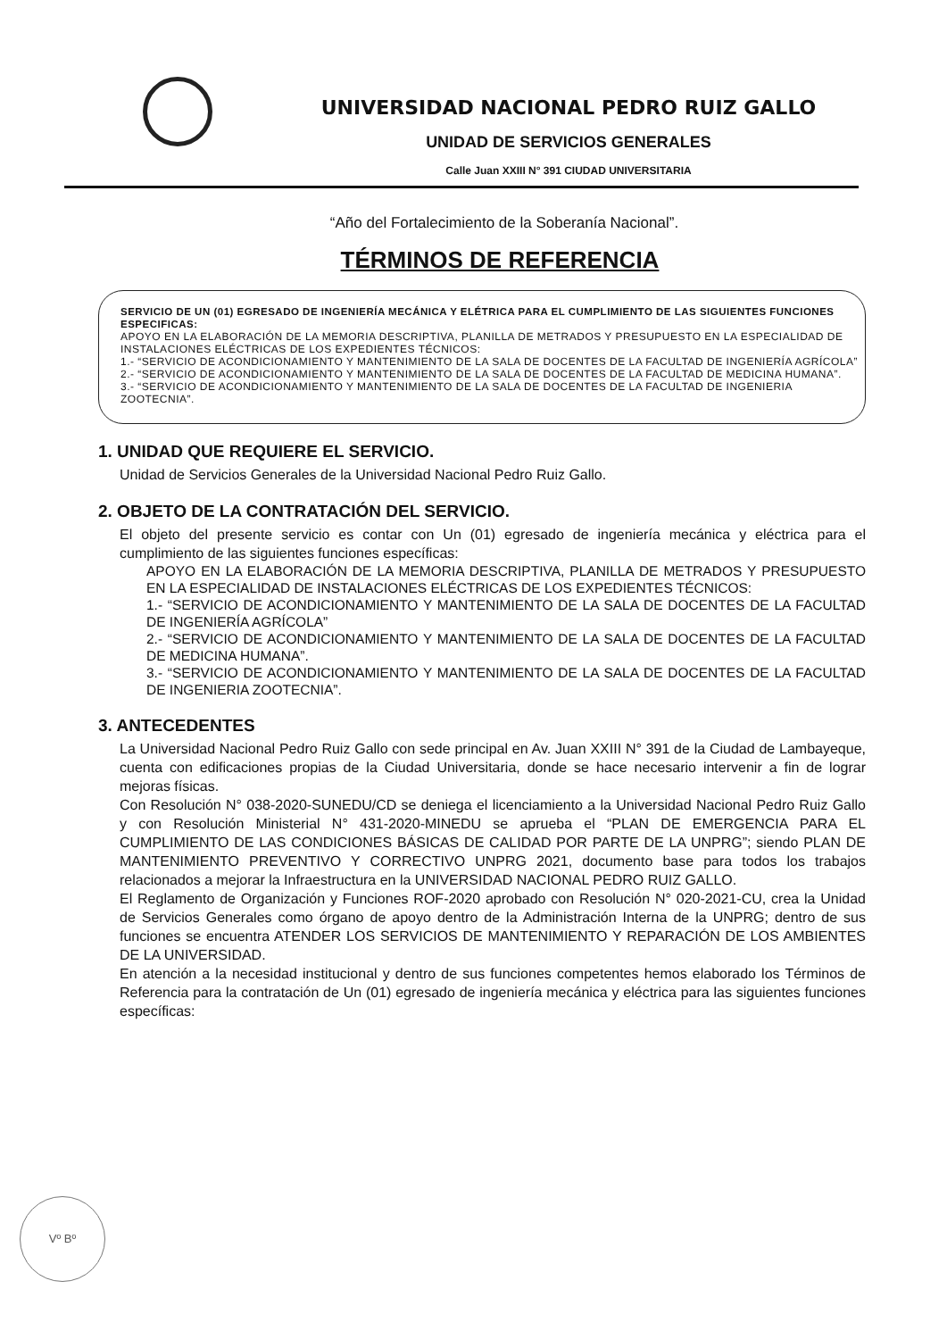UNIVERSIDAD NACIONAL PEDRO RUIZ GALLO
UNIDAD DE SERVICIOS GENERALES
Calle Juan XXIII N° 391 CIUDAD UNIVERSITARIA
“Año del Fortalecimiento de la Soberanía Nacional”.
TÉRMINOS DE REFERENCIA
SERVICIO DE UN (01) EGRESADO DE INGENIERÍA MECÁNICA Y ELÉTRICA PARA EL CUMPLIMIENTO DE LAS SIGUIENTES FUNCIONES ESPECIFICAS:
APOYO EN LA ELABORACIÓN DE LA MEMORIA DESCRIPTIVA, PLANILLA DE METRADOS Y PRESUPUESTO EN LA ESPECIALIDAD DE INSTALACIONES ELÉCTRICAS DE LOS EXPEDIENTES TÉCNICOS:
1.- “SERVICIO DE ACONDICIONAMIENTO Y MANTENIMIENTO DE LA SALA DE DOCENTES DE LA FACULTAD DE INGENIERÍA AGRÍCOLA”
2.- “SERVICIO DE ACONDICIONAMIENTO Y MANTENIMIENTO DE LA SALA DE DOCENTES DE LA FACULTAD DE MEDICINA HUMANA”.
3.- “SERVICIO DE ACONDICIONAMIENTO Y MANTENIMIENTO DE LA SALA DE DOCENTES DE LA FACULTAD DE INGENIERIA ZOOTECNIA”.
1. UNIDAD QUE REQUIERE EL SERVICIO.
Unidad de Servicios Generales de la Universidad Nacional Pedro Ruiz Gallo.
2. OBJETO DE LA CONTRATACIÓN DEL SERVICIO.
El objeto del presente servicio es contar con Un (01) egresado de ingeniería mecánica y eléctrica para el cumplimiento de las siguientes funciones específicas:
APOYO EN LA ELABORACIÓN DE LA MEMORIA DESCRIPTIVA, PLANILLA DE METRADOS Y PRESUPUESTO EN LA ESPECIALIDAD DE INSTALACIONES ELÉCTRICAS DE LOS EXPEDIENTES TÉCNICOS:
1.- “SERVICIO DE ACONDICIONAMIENTO Y MANTENIMIENTO DE LA SALA DE DOCENTES DE LA FACULTAD DE INGENIERÍA AGRÍCOLA”
2.- “SERVICIO DE ACONDICIONAMIENTO Y MANTENIMIENTO DE LA SALA DE DOCENTES DE LA FACULTAD DE MEDICINA HUMANA”.
3.- “SERVICIO DE ACONDICIONAMIENTO Y MANTENIMIENTO DE LA SALA DE DOCENTES DE LA FACULTAD DE INGENIERIA ZOOTECNIA”.
3. ANTECEDENTES
La Universidad Nacional Pedro Ruiz Gallo con sede principal en Av. Juan XXIII N° 391 de la Ciudad de Lambayeque, cuenta con edificaciones propias de la Ciudad Universitaria, donde se hace necesario intervenir a fin de lograr mejoras físicas.
Con Resolución N° 038-2020-SUNEDU/CD se deniega el licenciamiento a la Universidad Nacional Pedro Ruiz Gallo y con Resolución Ministerial N° 431-2020-MINEDU se aprueba el “PLAN DE EMERGENCIA PARA EL CUMPLIMIENTO DE LAS CONDICIONES BÁSICAS DE CALIDAD POR PARTE DE LA UNPRG”; siendo PLAN DE MANTENIMIENTO PREVENTIVO Y CORRECTIVO UNPRG 2021, documento base para todos los trabajos relacionados a mejorar la Infraestructura en la UNIVERSIDAD NACIONAL PEDRO RUIZ GALLO.
El Reglamento de Organización y Funciones ROF-2020 aprobado con Resolución N° 020-2021-CU, crea la Unidad de Servicios Generales como órgano de apoyo dentro de la Administración Interna de la UNPRG; dentro de sus funciones se encuentra ATENDER LOS SERVICIOS DE MANTENIMIENTO Y REPARACIÓN DE LOS AMBIENTES DE LA UNIVERSIDAD.
En atención a la necesidad institucional y dentro de sus funciones competentes hemos elaborado los Términos de Referencia para la contratación de Un (01) egresado de ingeniería mecánica y eléctrica para las siguientes funciones específicas:
Vº Bº